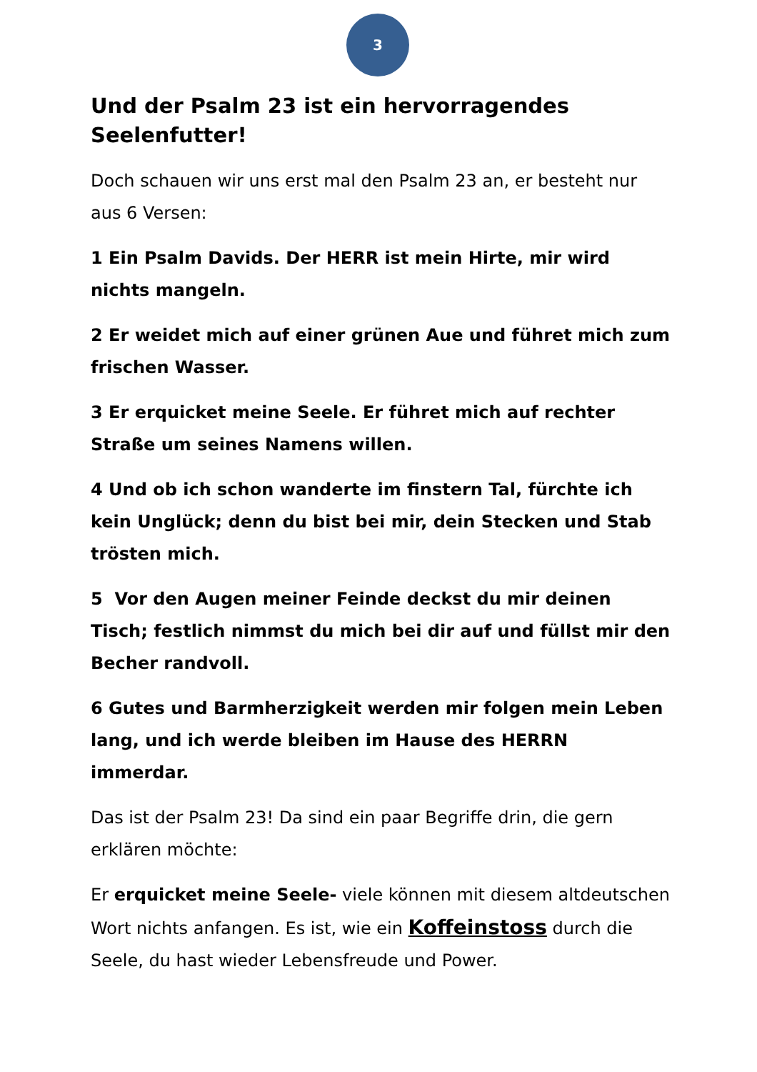3
Und der Psalm 23 ist ein hervorragendes Seelenfutter!
Doch schauen wir uns erst mal den Psalm 23 an, er besteht nur aus 6 Versen:
1 Ein Psalm Davids. Der HERR ist mein Hirte, mir wird nichts mangeln.
2 Er weidet mich auf einer grünen Aue und führet mich zum frischen Wasser.
3 Er erquicket meine Seele. Er führet mich auf rechter Straße um seines Namens willen.
4 Und ob ich schon wanderte im finstern Tal, fürchte ich kein Unglück; denn du bist bei mir, dein Stecken und Stab trösten mich.
5 Vor den Augen meiner Feinde deckst du mir deinen Tisch; festlich nimmst du mich bei dir auf und füllst mir den Becher randvoll.
6 Gutes und Barmherzigkeit werden mir folgen mein Leben lang, und ich werde bleiben im Hause des HERRN immerdar.
Das ist der Psalm 23! Da sind ein paar Begriffe drin, die gern erklären möchte:
Er erquicket meine Seele- viele können mit diesem altdeutschen Wort nichts anfangen. Es ist, wie ein Koffeinstoss durch die Seele, du hast wieder Lebensfreude und Power.